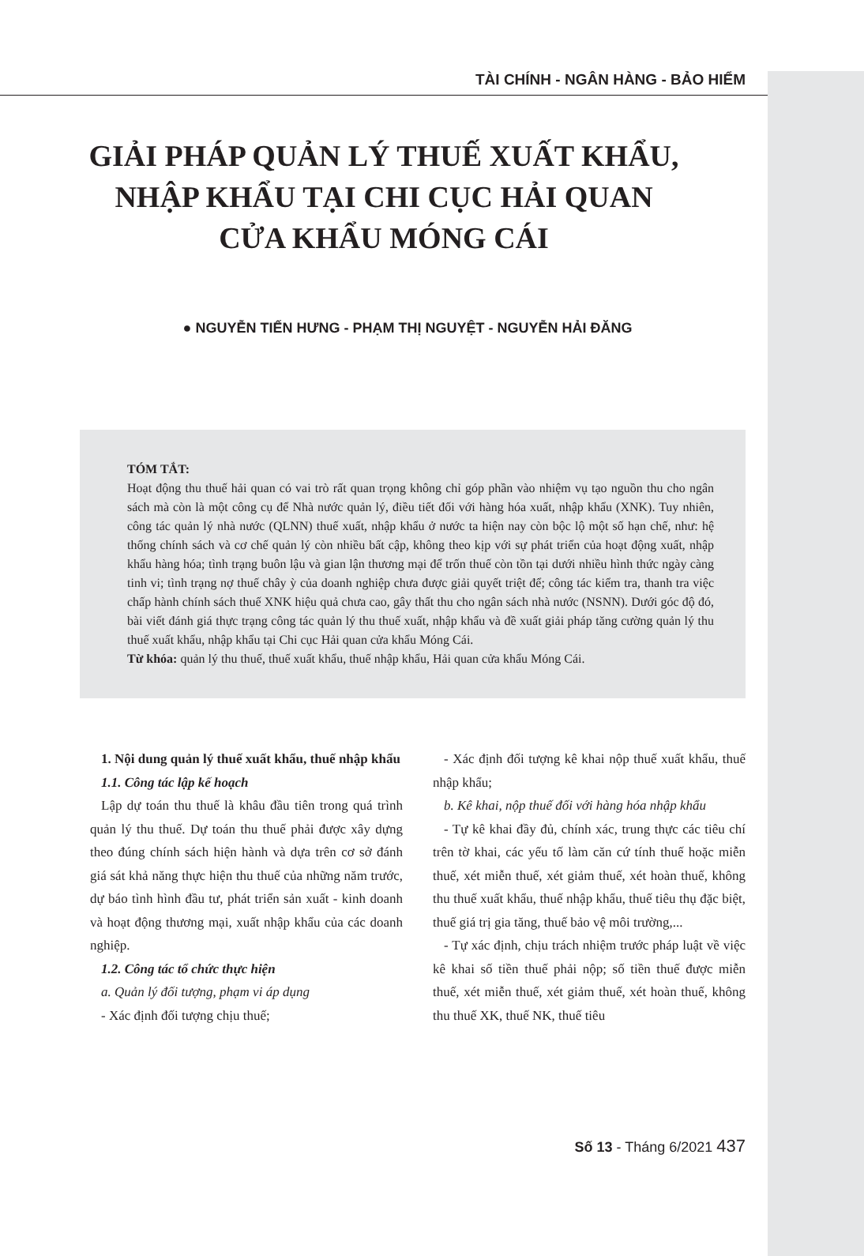TÀI CHÍNH - NGÂN HÀNG - BẢO HIỂM
GIẢI PHÁP QUẢN LÝ THUẾ XUẤT KHẨU,
NHẬP KHẨU TẠI CHI CỤC HẢI QUAN
CỬA KHẨU MÓNG CÁI
● NGUYỄN TIẾN HƯNG - PHẠM THỊ NGUYỆT - NGUYỄN HẢI ĐĂNG
TÓM TẮT:
Hoạt động thu thuế hải quan có vai trò rất quan trọng không chỉ góp phần vào nhiệm vụ tạo nguồn thu cho ngân sách mà còn là một công cụ để Nhà nước quản lý, điều tiết đối với hàng hóa xuất, nhập khẩu (XNK). Tuy nhiên, công tác quản lý nhà nước (QLNN) thuế xuất, nhập khẩu ở nước ta hiện nay còn bộc lộ một số hạn chế, như: hệ thống chính sách và cơ chế quản lý còn nhiều bất cập, không theo kịp với sự phát triển của hoạt động xuất, nhập khẩu hàng hóa; tình trạng buôn lậu và gian lận thương mại để trốn thuế còn tồn tại dưới nhiều hình thức ngày càng tinh vi; tình trạng nợ thuế chây ỳ của doanh nghiệp chưa được giải quyết triệt để; công tác kiểm tra, thanh tra việc chấp hành chính sách thuế XNK hiệu quả chưa cao, gây thất thu cho ngân sách nhà nước (NSNN). Dưới góc độ đó, bài viết đánh giá thực trạng công tác quản lý thu thuế xuất, nhập khẩu và đề xuất giải pháp tăng cường quản lý thu thuế xuất khẩu, nhập khẩu tại Chi cục Hải quan cửa khẩu Móng Cái.
Từ khóa: quản lý thu thuế, thuế xuất khẩu, thuế nhập khẩu, Hải quan cửa khẩu Móng Cái.
1. Nội dung quản lý thuế xuất khẩu, thuế nhập khẩu
1.1. Công tác lập kế hoạch
Lập dự toán thu thuế là khâu đầu tiên trong quá trình quản lý thu thuế. Dự toán thu thuế phải được xây dựng theo đúng chính sách hiện hành và dựa trên cơ sở đánh giá sát khả năng thực hiện thu thuế của những năm trước, dự báo tình hình đầu tư, phát triển sản xuất - kinh doanh và hoạt động thương mại, xuất nhập khẩu của các doanh nghiệp.
1.2. Công tác tổ chức thực hiện
a. Quản lý đối tượng, phạm vi áp dụng
- Xác định đối tượng chịu thuế;
- Xác định đối tượng kê khai nộp thuế xuất khẩu, thuế nhập khẩu;
b. Kê khai, nộp thuế đối với hàng hóa nhập khẩu
- Tự kê khai đầy đủ, chính xác, trung thực các tiêu chí trên tờ khai, các yếu tố làm căn cứ tính thuế hoặc miễn thuế, xét miễn thuế, xét giảm thuế, xét hoàn thuế, không thu thuế xuất khẩu, thuế nhập khẩu, thuế tiêu thụ đặc biệt, thuế giá trị gia tăng, thuế bảo vệ môi trường,...
- Tự xác định, chịu trách nhiệm trước pháp luật về việc kê khai số tiền thuế phải nộp; số tiền thuế được miễn thuế, xét miễn thuế, xét giảm thuế, xét hoàn thuế, không thu thuế XK, thuế NK, thuế tiêu
Số 13 - Tháng 6/2021 437